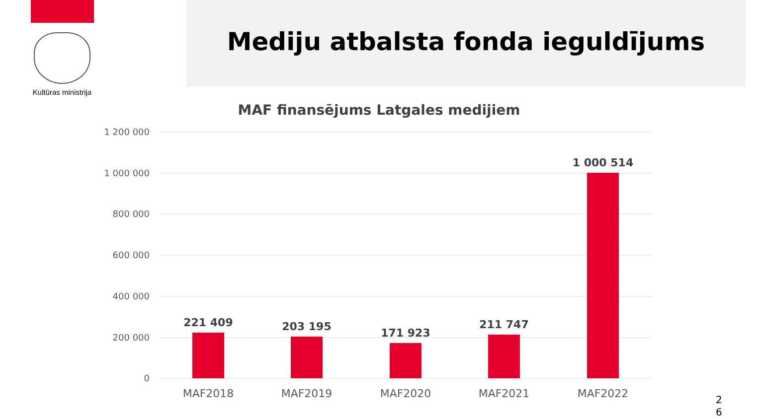Kultūras ministrija
Mediju atbalsta fonda ieguldījums
MAF finansējums Latgales medijiem
1 200 000
1 000 000
800 000
600 000
400 000
200 000
0
221 409
203 195
171 923
211 747
1 000 514
MAF2018
MAF2019
MAF2020
MAF2021
MAF2022
2
6